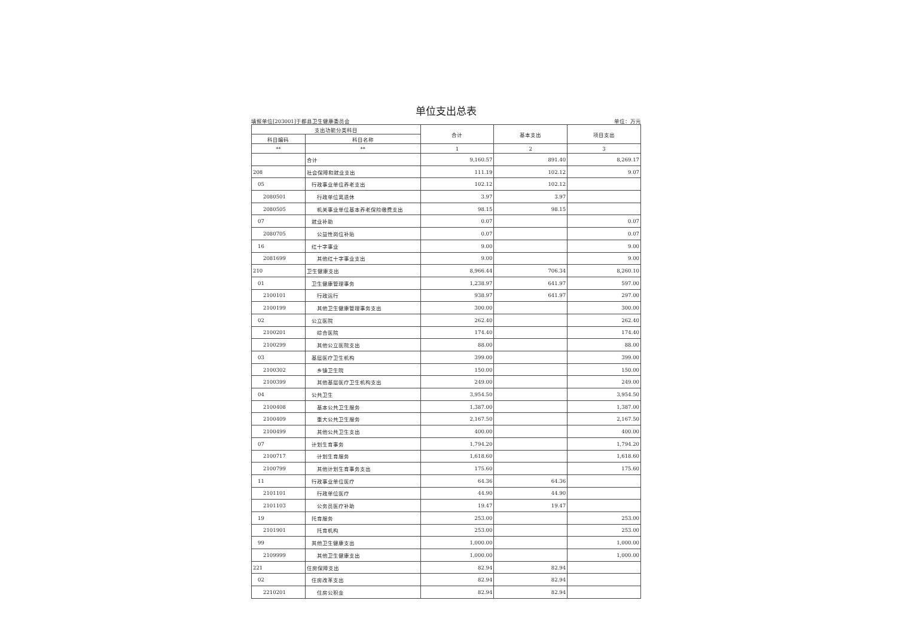单位支出总表
填报单位[203001]于都县卫生健康委员会 单位：万元
| 支出功能分类科目 | | 合计 | 基本支出 | 项目支出 |
| --- | --- | --- | --- | --- |
| 科目编码 | 科目名称 | | | |
| ** | ** | 1 | 2 | 3 |
| | 合计 | 9,160.57 | 891.40 | 8,269.17 |
| 208 | 社会保障和就业支出 | 111.19 | 102.12 | 9.07 |
| 05 | 行政事业单位养老支出 | 102.12 | 102.12 | |
| 2080501 | 行政单位离退休 | 3.97 | 3.97 | |
| 2080505 | 机关事业单位基本养老保险缴费支出 | 98.15 | 98.15 | |
| 07 | 就业补助 | 0.07 | | 0.07 |
| 2080705 | 公益性岗位补贴 | 0.07 | | 0.07 |
| 16 | 红十字事业 | 9.00 | | 9.00 |
| 2081699 | 其他红十字事业支出 | 9.00 | | 9.00 |
| 210 | 卫生健康支出 | 8,966.44 | 706.34 | 8,260.10 |
| 01 | 卫生健康管理事务 | 1,238.97 | 641.97 | 597.00 |
| 2100101 | 行政运行 | 938.97 | 641.97 | 297.00 |
| 2100199 | 其他卫生健康管理事务支出 | 300.00 | | 300.00 |
| 02 | 公立医院 | 262.40 | | 262.40 |
| 2100201 | 综合医院 | 174.40 | | 174.40 |
| 2100299 | 其他公立医院支出 | 88.00 | | 88.00 |
| 03 | 基层医疗卫生机构 | 399.00 | | 399.00 |
| 2100302 | 乡镇卫生院 | 150.00 | | 150.00 |
| 2100399 | 其他基层医疗卫生机构支出 | 249.00 | | 249.00 |
| 04 | 公共卫生 | 3,954.50 | | 3,954.50 |
| 2100408 | 基本公共卫生服务 | 1,387.00 | | 1,387.00 |
| 2100409 | 重大公共卫生服务 | 2,167.50 | | 2,167.50 |
| 2100499 | 其他公共卫生支出 | 400.00 | | 400.00 |
| 07 | 计划生育事务 | 1,794.20 | | 1,794.20 |
| 2100717 | 计划生育服务 | 1,618.60 | | 1,618.60 |
| 2100799 | 其他计划生育事务支出 | 175.60 | | 175.60 |
| 11 | 行政事业单位医疗 | 64.36 | 64.36 | |
| 2101101 | 行政单位医疗 | 44.90 | 44.90 | |
| 2101103 | 公务员医疗补助 | 19.47 | 19.47 | |
| 19 | 托育服务 | 253.00 | | 253.00 |
| 2101901 | 托育机构 | 253.00 | | 253.00 |
| 99 | 其他卫生健康支出 | 1,000.00 | | 1,000.00 |
| 2109999 | 其他卫生健康支出 | 1,000.00 | | 1,000.00 |
| 221 | 住房保障支出 | 82.94 | 82.94 | |
| 02 | 住房改革支出 | 82.94 | 82.94 | |
| 2210201 | 住房公积金 | 82.94 | 82.94 | |